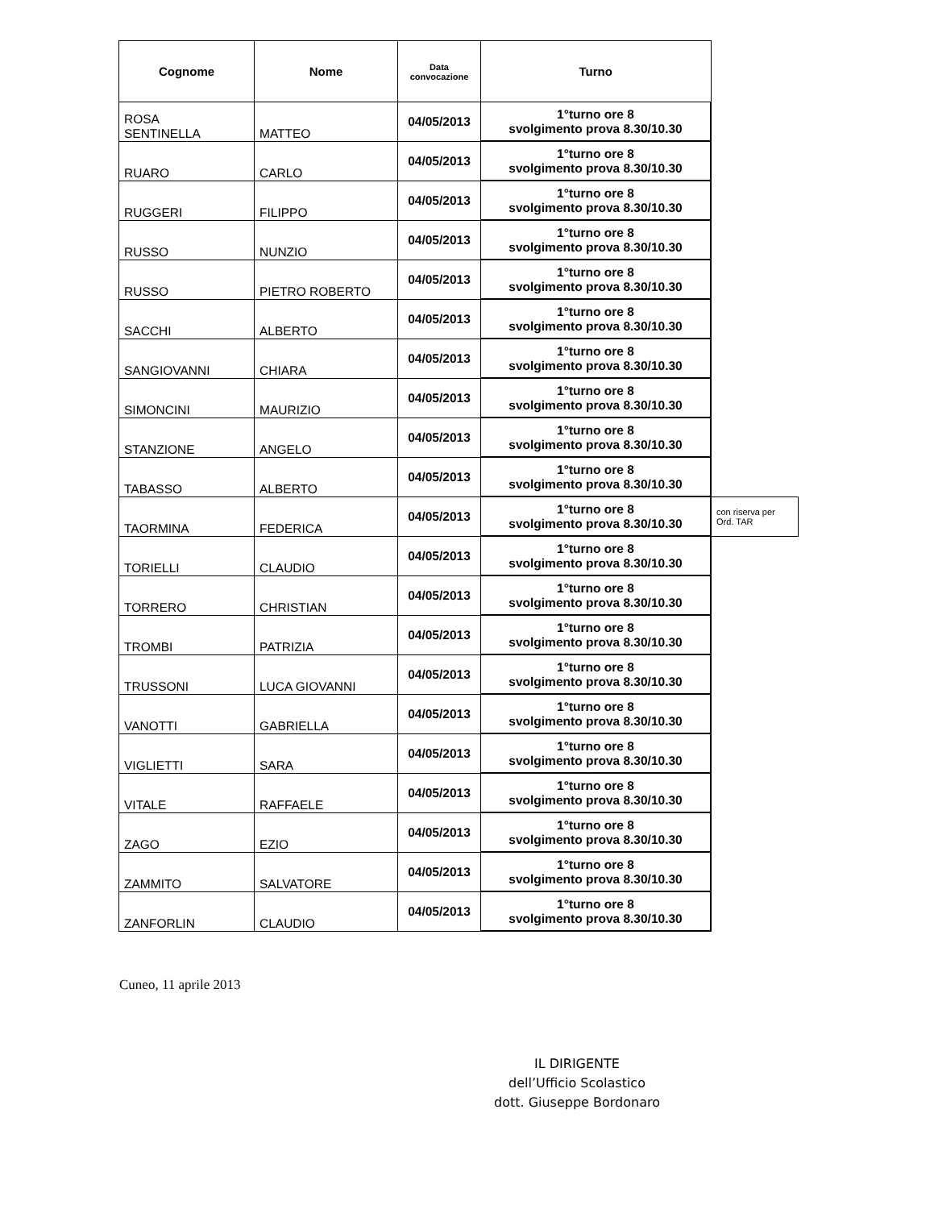| Cognome | Nome | Data convocazione | Turno | |
| ROSA SENTINELLA | MATTEO | 04/05/2013 | 1°turno ore 8 svolgimento prova 8.30/10.30 | |
| RUARO | CARLO | 04/05/2013 | 1°turno ore 8 svolgimento prova 8.30/10.30 | |
| RUGGERI | FILIPPO | 04/05/2013 | 1°turno ore 8 svolgimento prova 8.30/10.30 | |
| RUSSO | NUNZIO | 04/05/2013 | 1°turno ore 8 svolgimento prova 8.30/10.30 | |
| RUSSO | PIETRO ROBERTO | 04/05/2013 | 1°turno ore 8 svolgimento prova 8.30/10.30 | |
| SACCHI | ALBERTO | 04/05/2013 | 1°turno ore 8 svolgimento prova 8.30/10.30 | |
| SANGIOVANNI | CHIARA | 04/05/2013 | 1°turno ore 8 svolgimento prova 8.30/10.30 | |
| SIMONCINI | MAURIZIO | 04/05/2013 | 1°turno ore 8 svolgimento prova 8.30/10.30 | |
| STANZIONE | ANGELO | 04/05/2013 | 1°turno ore 8 svolgimento prova 8.30/10.30 | |
| TABASSO | ALBERTO | 04/05/2013 | 1°turno ore 8 svolgimento prova 8.30/10.30 | |
| TAORMINA | FEDERICA | 04/05/2013 | 1°turno ore 8 svolgimento prova 8.30/10.30 | con riserva per Ord. TAR |
| TORIELLI | CLAUDIO | 04/05/2013 | 1°turno ore 8 svolgimento prova 8.30/10.30 | |
| TORRERO | CHRISTIAN | 04/05/2013 | 1°turno ore 8 svolgimento prova 8.30/10.30 | |
| TROMBI | PATRIZIA | 04/05/2013 | 1°turno ore 8 svolgimento prova 8.30/10.30 | |
| TRUSSONI | LUCA GIOVANNI | 04/05/2013 | 1°turno ore 8 svolgimento prova 8.30/10.30 | |
| VANOTTI | GABRIELLA | 04/05/2013 | 1°turno ore 8 svolgimento prova 8.30/10.30 | |
| VIGLIETTI | SARA | 04/05/2013 | 1°turno ore 8 svolgimento prova 8.30/10.30 | |
| VITALE | RAFFAELE | 04/05/2013 | 1°turno ore 8 svolgimento prova 8.30/10.30 | |
| ZAGO | EZIO | 04/05/2013 | 1°turno ore 8 svolgimento prova 8.30/10.30 | |
| ZAMMITO | SALVATORE | 04/05/2013 | 1°turno ore 8 svolgimento prova 8.30/10.30 | |
| ZANFORLIN | CLAUDIO | 04/05/2013 | 1°turno ore 8 svolgimento prova 8.30/10.30 | |
Cuneo, 11 aprile 2013
IL DIRIGENTE
dell’Ufficio Scolastico
dott. Giuseppe Bordonaro